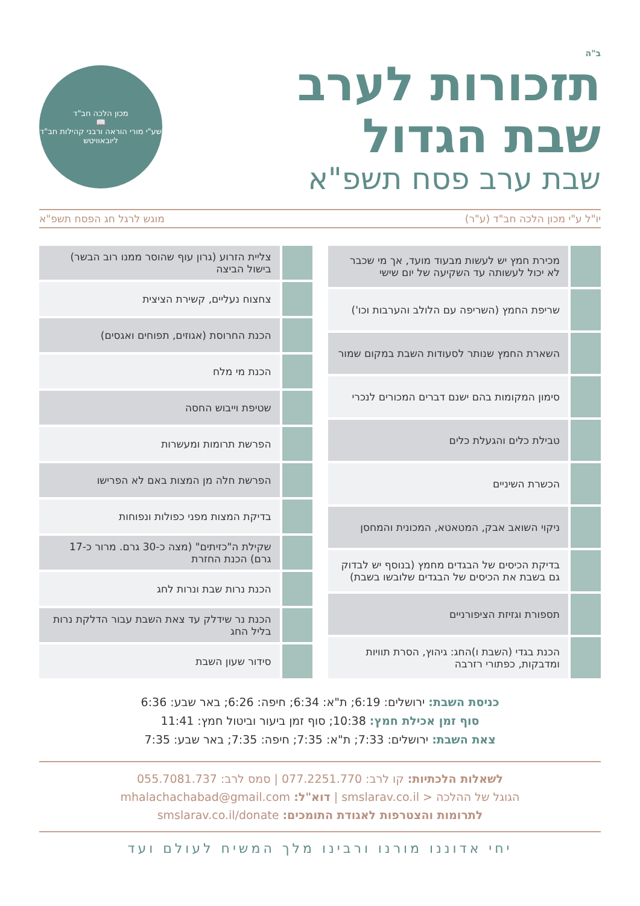ב"ה
תזכורות לערב
שבת הגדול
שבת ערב פסח תשפ"א
מכון הלכה חב"ד
📖
שע"י מורי הוראה ורבני קהילות חב"ד ליובאוויטש
יו"ל ע"י מכון הלכה חב"ד (ע"ר) מוגש לרגל חג הפסח תשפ"א
| | מכירת חמץ יש לעשות מבעוד מועד, אך מי שכבר לא יכול לעשותה עד השקיעה של יום שישי |
| | שריפת החמץ (השריפה עם הלולב והערבות וכו') |
| | השארת החמץ שנותר לסעודות השבת במקום שמור |
| | סימון המקומות בהם ישנם דברים המכורים לנכרי |
| | טבילת כלים והגעלת כלים |
| | הכשרת השיניים |
| | ניקוי השואב אבק, המטאטא, המכונית והמחסן |
| | בדיקת הכיסים של הבגדים מחמץ (בנוסף יש לבדוק גם בשבת את הכיסים של הבגדים שלובשו בשבת) |
| | תספורת וגזיזת הציפורניים |
| | הכנת בגדי (השבת ו)החג: גיהוץ, הסרת תוויות ומדבקות, כפתורי רזרבה |
| | צליית הזרוע (גרון עוף שהוסר ממנו רוב הבשר) בישול הביצה |
| | צחצוח נעליים, קשירת הציצית |
| | הכנת החרוסת (אגוזים, תפוחים ואגסים) |
| | הכנת מי מלח |
| | שטיפת וייבוש החסה |
| | הפרשת תרומות ומעשרות |
| | הפרשת חלה מן המצות באם לא הפרישו |
| | בדיקת המצות מפני כפולות ונפוחות |
| | שקילת ה"כזיתים" (מצה כ-30 גרם. מרור כ-17 גרם) הכנת החזרת |
| | הכנת נרות שבת ונרות לחג |
| | הכנת נר שידלק עד צאת השבת עבור הדלקת נרות בליל החג |
| | סידור שעון השבת |
כניסת השבת: ירושלים: 6:19; ת"א: 6:34; חיפה: 6:26; באר שבע: 6:36
סוף זמן אכילת חמץ: 10:38; סוף זמן ביעור וביטול חמץ: 11:41
צאת השבת: ירושלים: 7:33; ת"א: 7:35; חיפה: 7:35; באר שבע: 7:35
לשאלות הלכתיות: קו לרב: 077.2251.770 | סמס לרב: 055.7081.737
הגוגל של ההלכה < smslarav.co.il | דוא"ל: mhalachachabad@gmail.com
לתרומות והצטרפות לאגודת התומכים: smslarav.co.il/donate
יחי אדוננו מורנו ורבינו מלך המשיח לעולם ועד